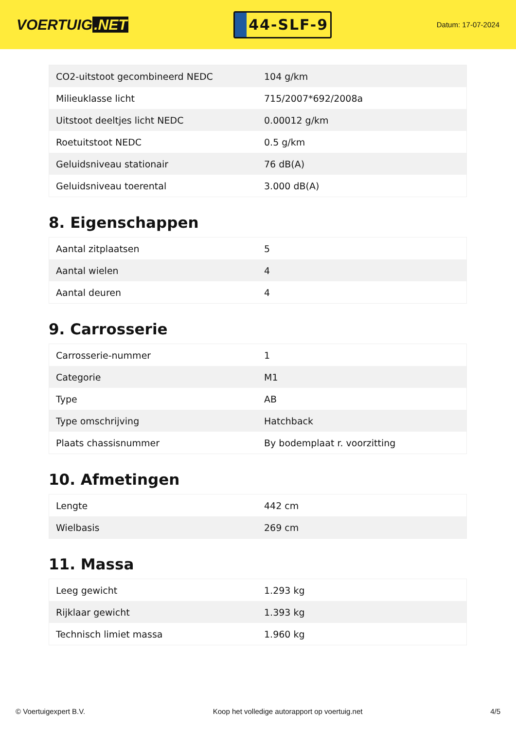VOERTUIG.NET
44-SLF-9
Datum: 17-07-2024
| CO2-uitstoot gecombineerd NEDC | 104 g/km |
| Milieuklasse licht | 715/2007*692/2008a |
| Uitstoot deeltjes licht NEDC | 0.00012 g/km |
| Roetuitstoot NEDC | 0.5 g/km |
| Geluidsniveau stationair | 76 dB(A) |
| Geluidsniveau toerental | 3.000 dB(A) |
8. Eigenschappen
| Aantal zitplaatsen | 5 |
| Aantal wielen | 4 |
| Aantal deuren | 4 |
9. Carrosserie
| Carrosserie-nummer | 1 |
| Categorie | M1 |
| Type | AB |
| Type omschrijving | Hatchback |
| Plaats chassisnummer | By bodemplaat r. voorzitting |
10. Afmetingen
| Lengte | 442 cm |
| Wielbasis | 269 cm |
11. Massa
| Leeg gewicht | 1.293 kg |
| Rijklaar gewicht | 1.393 kg |
| Technisch limiet massa | 1.960 kg |
© Voertuigexpert B.V. Koop het volledige autorapport op voertuig.net 4/5